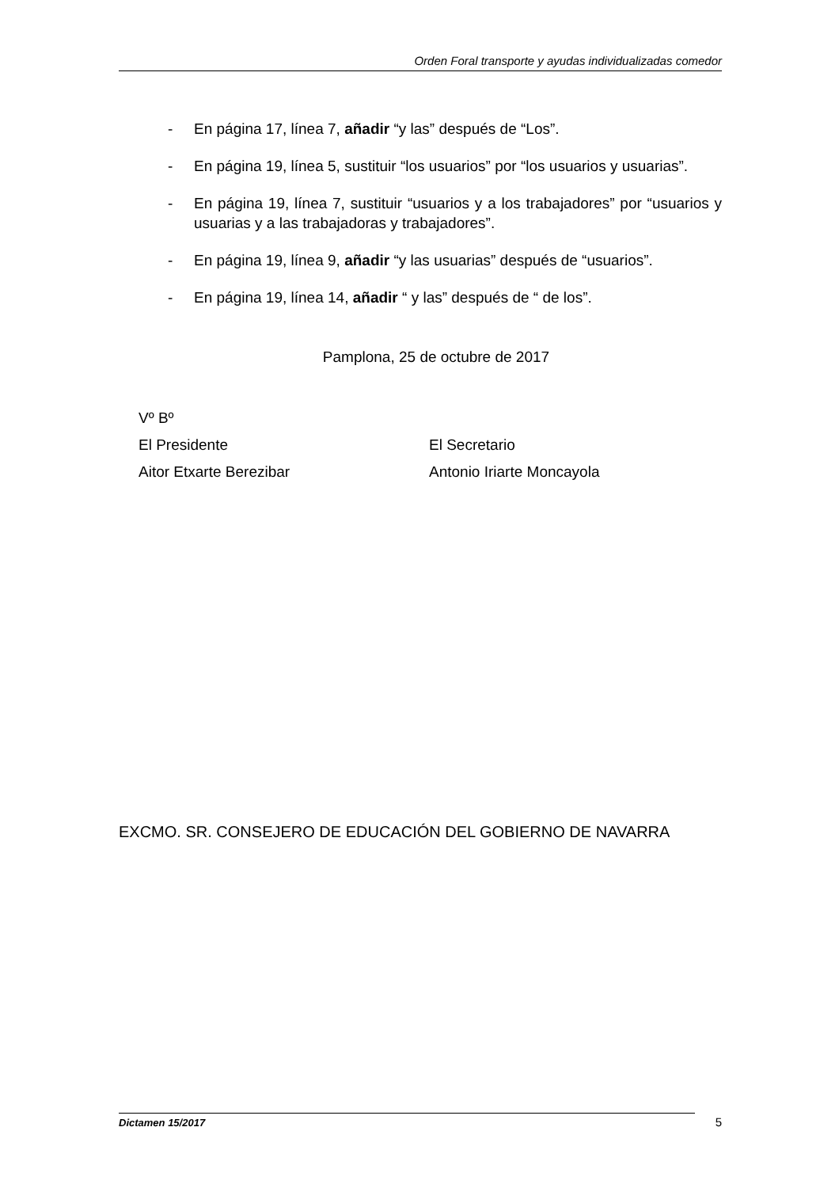Orden Foral transporte y ayudas individualizadas comedor
- En página 17, línea 7, añadir “y las” después de “Los”.
- En página 19, línea 5, sustituir “los usuarios” por “los usuarios y usuarias”.
- En página 19, línea 7, sustituir “usuarios y a los trabajadores” por “usuarios y usuarias y a las trabajadoras y trabajadores”.
- En página 19, línea 9, añadir “y las usuarias” después de “usuarios”.
- En página 19, línea 14, añadir “ y las” después de “ de los”.
Pamplona, 25 de octubre de 2017
Vº Bº
El Presidente El Secretario
Aitor Etxarte Berezibar Antonio Iriarte Moncayola
EXCMO. SR. CONSEJERO DE EDUCACIÓN DEL GOBIERNO DE NAVARRA
Dictamen 15/2017 5